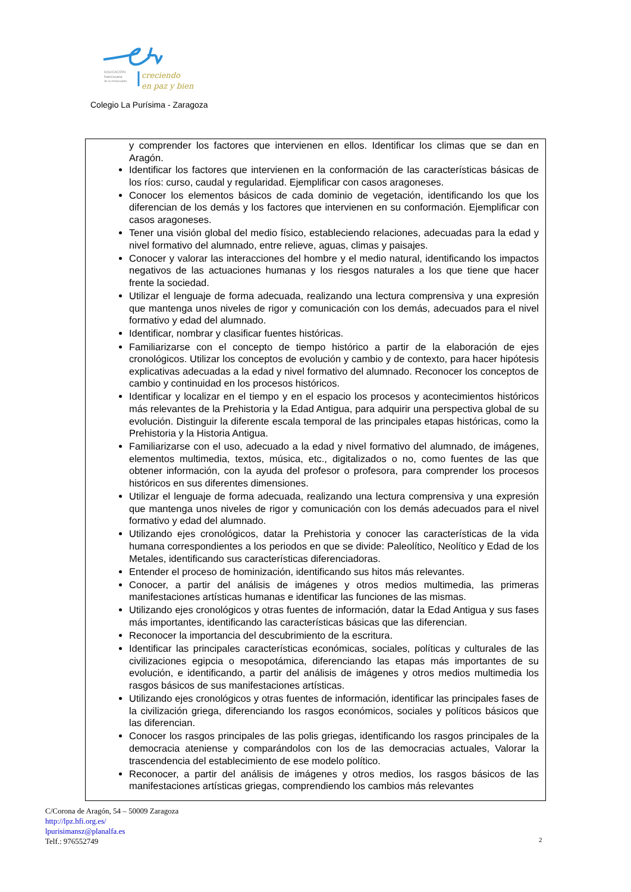creciendo
en paz y bien
EDUCACIÓN
franciscana
de la Inmaculada
Colegio La Purísima - Zaragoza
y comprender los factores que intervienen en ellos. Identificar los climas que se dan en Aragón.
Identificar los factores que intervienen en la conformación de las características básicas de los ríos: curso, caudal y regularidad. Ejemplificar con casos aragoneses.
Conocer los elementos básicos de cada dominio de vegetación, identificando los que los diferencian de los demás y los factores que intervienen en su conformación. Ejemplificar con casos aragoneses.
Tener una visión global del medio físico, estableciendo relaciones, adecuadas para la edad y nivel formativo del alumnado, entre relieve, aguas, climas y paisajes.
Conocer y valorar las interacciones del hombre y el medio natural, identificando los impactos negativos de las actuaciones humanas y los riesgos naturales a los que tiene que hacer frente la sociedad.
Utilizar el lenguaje de forma adecuada, realizando una lectura comprensiva y una expresión que mantenga unos niveles de rigor y comunicación con los demás, adecuados para el nivel formativo y edad del alumnado.
Identificar, nombrar y clasificar fuentes históricas.
Familiarizarse con el concepto de tiempo histórico a partir de la elaboración de ejes cronológicos. Utilizar los conceptos de evolución y cambio y de contexto, para hacer hipótesis explicativas adecuadas a la edad y nivel formativo del alumnado. Reconocer los conceptos de cambio y continuidad en los procesos históricos.
Identificar y localizar en el tiempo y en el espacio los procesos y acontecimientos históricos más relevantes de la Prehistoria y la Edad Antigua, para adquirir una perspectiva global de su evolución. Distinguir la diferente escala temporal de las principales etapas históricas, como la Prehistoria y la Historia Antigua.
Familiarizarse con el uso, adecuado a la edad y nivel formativo del alumnado, de imágenes, elementos multimedia, textos, música, etc., digitalizados o no, como fuentes de las que obtener información, con la ayuda del profesor o profesora, para comprender los procesos históricos en sus diferentes dimensiones.
Utilizar el lenguaje de forma adecuada, realizando una lectura comprensiva y una expresión que mantenga unos niveles de rigor y comunicación con los demás adecuados para el nivel formativo y edad del alumnado.
Utilizando ejes cronológicos, datar la Prehistoria y conocer las características de la vida humana correspondientes a los periodos en que se divide: Paleolítico, Neolítico y Edad de los Metales, identificando sus características diferenciadoras.
Entender el proceso de hominización, identificando sus hitos más relevantes.
Conocer, a partir del análisis de imágenes y otros medios multimedia, las primeras manifestaciones artísticas humanas e identificar las funciones de las mismas.
Utilizando ejes cronológicos y otras fuentes de información, datar la Edad Antigua y sus fases más importantes, identificando las características básicas que las diferencian.
Reconocer la importancia del descubrimiento de la escritura.
Identificar las principales características económicas, sociales, políticas y culturales de las civilizaciones egipcia o mesopotámica, diferenciando las etapas más importantes de su evolución, e identificando, a partir del análisis de imágenes y otros medios multimedia los rasgos básicos de sus manifestaciones artísticas.
Utilizando ejes cronológicos y otras fuentes de información, identificar las principales fases de la civilización griega, diferenciando los rasgos económicos, sociales y políticos básicos que las diferencian.
Conocer los rasgos principales de las polis griegas, identificando los rasgos principales de la democracia ateniense y comparándolos con los de las democracias actuales, Valorar la trascendencia del establecimiento de ese modelo político.
Reconocer, a partir del análisis de imágenes y otros medios, los rasgos básicos de las manifestaciones artísticas griegas, comprendiendo los cambios más relevantes
C/Corona de Aragón, 54 – 50009 Zaragoza
http://lpz.hfi.org.es/
lpurisimansz@planalfa.es
Telf.: 976552749
2